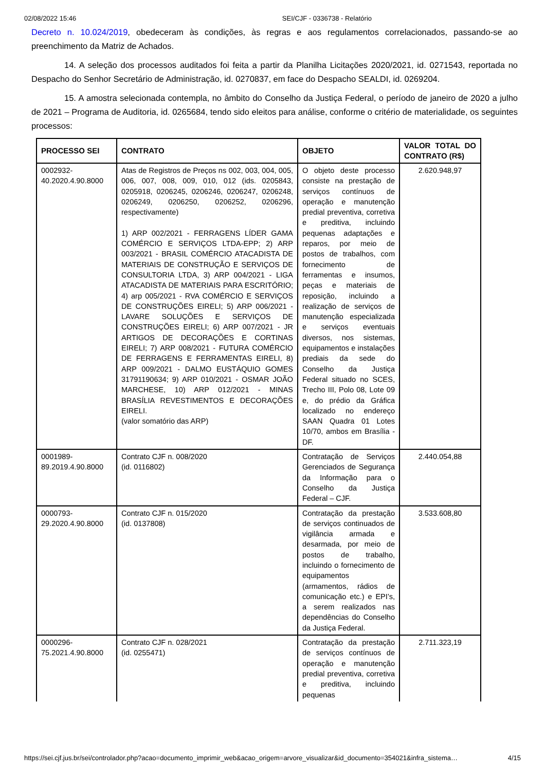02/08/2022 15:46 SEI/CJF - 0336738 - Relatório
Decreto n. 10.024/2019, obedeceram às condições, às regras e aos regulamentos correlacionados, passando-se ao preenchimento da Matriz de Achados.
14. A seleção dos processos auditados foi feita a partir da Planilha Licitações 2020/2021, id. 0271543, reportada no Despacho do Senhor Secretário de Administração, id. 0270837, em face do Despacho SEALDI, id. 0269204.
15. A amostra selecionada contempla, no âmbito do Conselho da Justiça Federal, o período de janeiro de 2020 a julho de 2021 – Programa de Auditoria, id. 0265684, tendo sido eleitos para análise, conforme o critério de materialidade, os seguintes processos:
| PROCESSO SEI | CONTRATO | OBJETO | VALOR TOTAL DO CONTRATO (R$) |
| --- | --- | --- | --- |
| 0002932-40.2020.4.90.8000 | Atas de Registros de Preços ns 002, 003, 004, 005, 006, 007, 008, 009, 010, 012 (ids. 0205843, 0205918, 0206245, 0206246, 0206247, 0206248, 0206249, 0206250, 0206252, 0206296, respectivamente) 1) ARP 002/2021 - FERRAGENS LÍDER GAMA COMÉRCIO E SERVIÇOS LTDA-EPP; 2) ARP 003/2021 - BRASIL COMÉRCIO ATACADISTA DE MATERIAIS DE CONSTRUÇÃO E SERVIÇOS DE CONSULTORIA LTDA, 3) ARP 004/2021 - LIGA ATACADISTA DE MATERIAIS PARA ESCRITÓRIO; 4) arp 005/2021 - RVA COMÉRCIO E SERVIÇOS DE CONSTRUÇÕES EIRELI; 5) ARP 006/2021 - LAVARE SOLUÇÕES E SERVIÇOS DE CONSTRUÇÕES EIRELI; 6) ARP 007/2021 - JR ARTIGOS DE DECORAÇÕES E CORTINAS EIRELI; 7) ARP 008/2021 - FUTURA COMÉRCIO DE FERRAGENS E FERRAMENTAS EIRELI, 8) ARP 009/2021 - DALMO EUSTÁQUIO GOMES 31791190634; 9) ARP 010/2021 - OSMAR JOÃO MARCHESE, 10) ARP 012/2021 - MINAS BRASÍLIA REVESTIMENTOS E DECORAÇÕES EIRELI. (valor somatório das ARP) | O objeto deste processo consiste na prestação de serviços contínuos de operação e manutenção predial preventiva, corretiva e preditiva, incluindo pequenas adaptações e reparos, por meio de postos de trabalhos, com fornecimento de ferramentas e insumos, peças e materiais de reposição, incluindo a realização de serviços de manutenção especializada e serviços eventuais diversos, nos sistemas, equipamentos e instalações prediais da sede do Conselho da Justiça Federal situado no SCES, Trecho III, Polo 08, Lote 09 e, do prédio da Gráfica localizado no endereço SAAN Quadra 01 Lotes 10/70, ambos em Brasília - DF. | 2.620.948,97 |
| 0001989-89.2019.4.90.8000 | Contrato CJF n. 008/2020 (id. 0116802) | Contratação de Serviços Gerenciados de Segurança da Informação para o Conselho da Justiça Federal – CJF. | 2.440.054,88 |
| 0000793-29.2020.4.90.8000 | Contrato CJF n. 015/2020 (id. 0137808) | Contratação da prestação de serviços continuados de vigilância armada e desarmada, por meio de postos de trabalho, incluindo o fornecimento de equipamentos (armamentos, rádios de comunicação etc.) e EPI’s, a serem realizados nas dependências do Conselho da Justiça Federal. | 3.533.608,80 |
| 0000296-75.2021.4.90.8000 | Contrato CJF n. 028/2021 (id. 0255471) | Contratação da prestação de serviços contínuos de operação e manutenção predial preventiva, corretiva e preditiva, incluindo pequenas | 2.711.323,19 |
https://sei.cjf.jus.br/sei/controlador.php?acao=documento_imprimir_web&acao_origem=arvore_visualizar&id_documento=354021&infra_sistema… 4/15